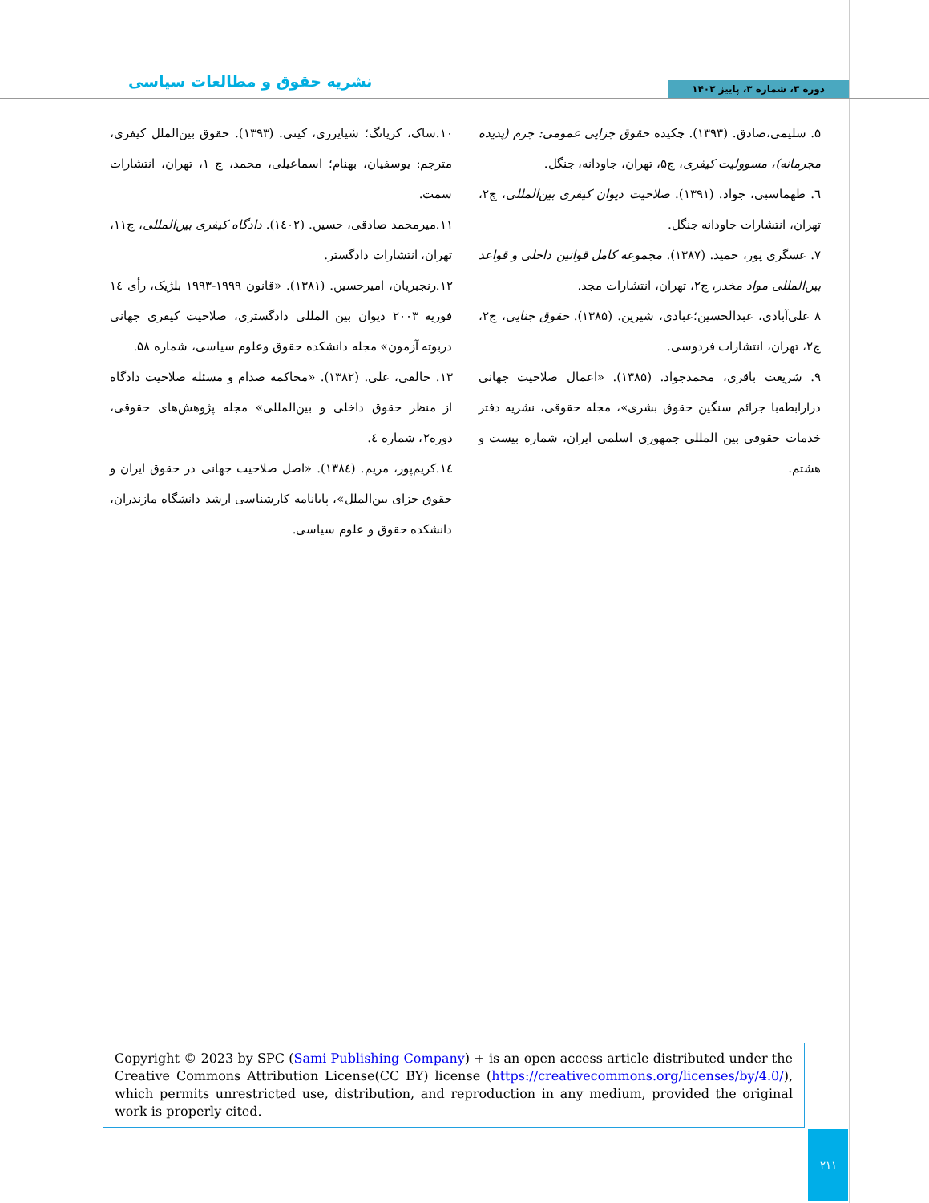دوره ۳، شماره ۳، پاییز ۱۴۰۲ نشریه حقوق و مطالعات سیاسی
۵. سلیمی،صادق. (۱۳۹۳). چکیده حقوق جزایی عمومی: جرم (پدیده مجرمانه)، مسوولیت کیفری، چ۵، تهران، جاودانه، جنگل.
٦. طهماسبی، جواد. (۱۳۹۱). صلاحیت دیوان کیفری بین‌المللی، چ۲، تهران، انتشارات جاودانه جنگل.
۷. عسگری پور، حمید. (۱۳۸۷). مجموعه کامل قوانین داخلی و قواعد بین‌المللی مواد مخدر، چ۲، تهران، انتشارات مجد.
۸ علی‌آبادی، عبدالحسین؛عبادی، شیرین. (۱۳۸۵). حقوق جنایی، ج۲، چ۲، تهران، انتشارات فردوسی.
۹. شریعت باقری، محمدجواد. (۱۳۸۵). «اعمال صلاحیت جهانی درارابطه‌با جرائم سنگین حقوق بشری»، مجله حقوقی، نشریه دفتر خدمات حقوقی بین المللی جمهوری اسلمی ایران، شماره بیست و هشتم.
۱۰.ساک، کریانگ؛ شیایزری، کیتی. (۱۳۹۳). حقوق بین‌الملل کیفری، مترجم: یوسفیان، بهنام؛ اسماعیلی، محمد، چ ۱، تهران، انتشارات سمت.
۱۱.میرمحمد صادقی، حسین. (۱٤۰۲). دادگاه کیفری بین‌المللی، چ۱۱، تهران، انتشارات دادگستر.
۱۲.رنجبریان، امیرحسین. (۱۳۸۱). «قانون ۱۹۹۹-۱۹۹۳ بلژیک، رأی ۱٤ فوریه ۲۰۰۳ دیوان بین المللی دادگستری، صلاحیت کیفری جهانی دربوته آزمون» مجله دانشکده حقوق وعلوم سیاسی، شماره ۵۸.
۱۳. خالقی، علی. (۱۳۸۲). «محاکمه صدام و مسئله صلاحیت دادگاه از منظر حقوق داخلی و بین‌المللی» مجله پژوهش‌های حقوقی، دوره۲، شماره ٤.
۱٤.کریم‌پور، مریم. (۱۳۸٤). «اصل صلاحیت جهانی در حقوق ایران و حقوق جزای بین‌الملل»، پایانامه کارشناسی ارشد دانشگاه مازندران، دانشکده حقوق و علوم سیاسی.
Copyright © 2023 by SPC (Sami Publishing Company) + is an open access article distributed under the Creative Commons Attribution License(CC BY) license (https://creativecommons.org/licenses/by/4.0/), which permits unrestricted use, distribution, and reproduction in any medium, provided the original work is properly cited.
۲۱۱